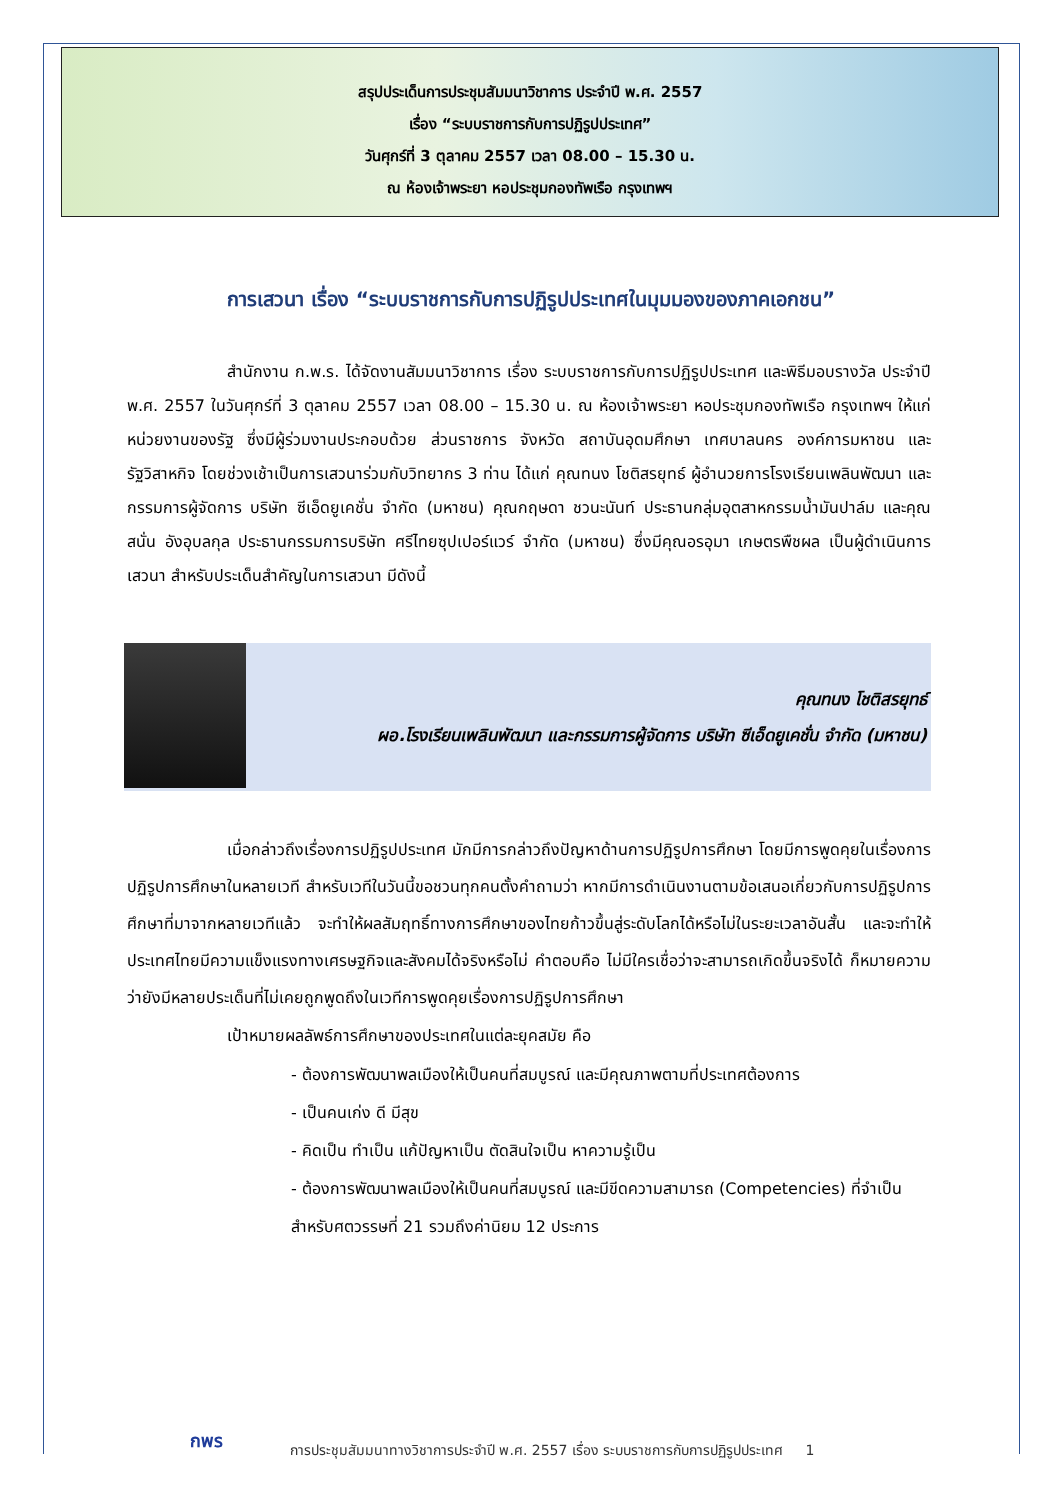สรุปประเด็นการประชุมสัมมนาวิชาการ ประจำปี พ.ศ. 2557
เรื่อง “ระบบราชการกับการปฏิรูปประเทศ”
วันศุกร์ที่ 3 ตุลาคม 2557 เวลา 08.00 – 15.30 น.
ณ ห้องเจ้าพระยา หอประชุมกองทัพเรือ กรุงเทพฯ
การเสวนา เรื่อง “ระบบราชการกับการปฏิรูปประเทศในมุมมองของภาคเอกชน”
สำนักงาน ก.พ.ร. ได้จัดงานสัมมนาวิชาการ เรื่อง ระบบราชการกับการปฏิรูปประเทศ และพิธีมอบรางวัล ประจำปี พ.ศ. 2557 ในวันศุกร์ที่ 3 ตุลาคม 2557 เวลา 08.00 – 15.30 น. ณ ห้องเจ้าพระยา หอประชุมกองทัพเรือ กรุงเทพฯ ให้แก่หน่วยงานของรัฐ ซึ่งมีผู้ร่วมงานประกอบด้วย ส่วนราชการ จังหวัด สถาบันอุดมศึกษา เทศบาลนคร องค์การมหาชน และรัฐวิสาหกิจ โดยช่วงเช้าเป็นการเสวนาร่วมกับวิทยากร 3 ท่าน ได้แก่ คุณทนง โชติสรยุทธ์ ผู้อำนวยการโรงเรียนเพลินพัฒนา และกรรมการผู้จัดการ บริษัท ซีเอ็ดยูเคชั่น จำกัด (มหาชน) คุณกฤษดา ชวนะนันท์ ประธานกลุ่มอุตสาหกรรมน้ำมันปาล์ม และคุณสนั่น อังอุบลกุล ประธานกรรมการบริษัท ศรีไทยซุปเปอร์แวร์ จำกัด (มหาชน) ซึ่งมีคุณอรอุมา เกษตรพืชผล เป็นผู้ดำเนินการเสวนา สำหรับประเด็นสำคัญในการเสวนา มีดังนี้
คุณทนง โชติสรยุทธ์
ผอ.โรงเรียนเพลินพัฒนา และกรรมการผู้จัดการ บริษัท ซีเอ็ดยูเคชั่น จำกัด (มหาชน)
เมื่อกล่าวถึงเรื่องการปฏิรูปประเทศ มักมีการกล่าวถึงปัญหาด้านการปฏิรูปการศึกษา โดยมีการพูดคุยในเรื่องการปฏิรูปการศึกษาในหลายเวที สำหรับเวทีในวันนี้ขอชวนทุกคนตั้งคำถามว่า หากมีการดำเนินงานตามข้อเสนอเกี่ยวกับการปฏิรูปการศึกษาที่มาจากหลายเวทีแล้ว จะทำให้ผลสัมฤทธิ์ทางการศึกษาของไทยก้าวขึ้นสู่ระดับโลกได้หรือไม่ในระยะเวลาอันสั้น และจะทำให้ประเทศไทยมีความแข็งแรงทางเศรษฐกิจและสังคมได้จริงหรือไม่ คำตอบคือ ไม่มีใครเชื่อว่าจะสามารถเกิดขึ้นจริงได้ ก็หมายความว่ายังมีหลายประเด็นที่ไม่เคยถูกพูดถึงในเวทีการพูดคุยเรื่องการปฏิรูปการศึกษา
เป้าหมายผลลัพธ์การศึกษาของประเทศในแต่ละยุคสมัย คือ
- ต้องการพัฒนาพลเมืองให้เป็นคนที่สมบูรณ์ และมีคุณภาพตามที่ประเทศต้องการ
- เป็นคนเก่ง ดี มีสุข
- คิดเป็น ทำเป็น แก้ปัญหาเป็น ตัดสินใจเป็น หาความรู้เป็น
- ต้องการพัฒนาพลเมืองให้เป็นคนที่สมบูรณ์ และมีขีดความสามารถ (Competencies) ที่จำเป็นสำหรับศตวรรษที่ 21 รวมถึงค่านิยม 12 ประการ
กพร
การประชุมสัมมนาทางวิชาการประจำปี พ.ศ. 2557 เรื่อง ระบบราชการกับการปฏิรูปประเทศ 1